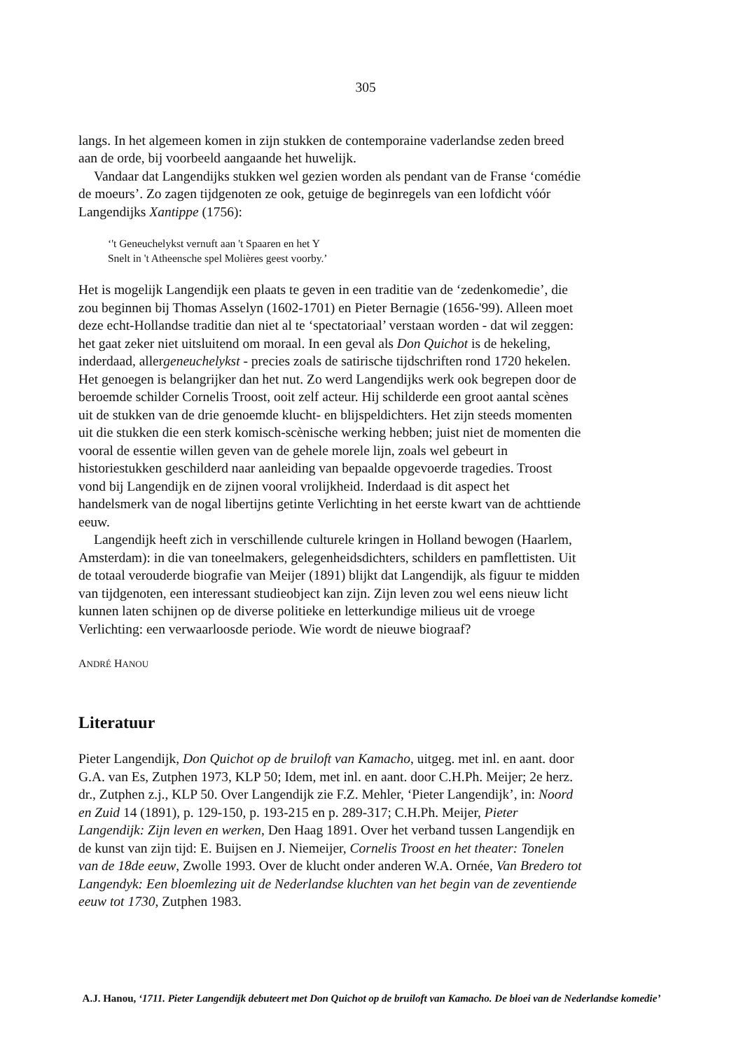305
langs. In het algemeen komen in zijn stukken de contemporaine vaderlandse zeden breed aan de orde, bij voorbeeld aangaande het huwelijk.
Vandaar dat Langendijks stukken wel gezien worden als pendant van de Franse ‘comédie de moeurs’. Zo zagen tijdgenoten ze ook, getuige de beginregels van een lofdicht vóór Langendijks Xantippe (1756):
‘'t Geneuchelykst vernuft aan 't Spaaren en het Y
Snelt in 't Atheensche spel Molières geest voorby.’
Het is mogelijk Langendijk een plaats te geven in een traditie van de ‘zedenkomedie’, die zou beginnen bij Thomas Asselyn (1602-1701) en Pieter Bernagie (1656-'99). Alleen moet deze echt-Hollandse traditie dan niet al te ‘spectatoriaal’ verstaan worden - dat wil zeggen: het gaat zeker niet uitsluitend om moraal. In een geval als Don Quichot is de hekeling, inderdaad, allergeneuchelykst - precies zoals de satirische tijdschriften rond 1720 hekelen. Het genoegen is belangrijker dan het nut. Zo werd Langendijks werk ook begrepen door de beroemde schilder Cornelis Troost, ooit zelf acteur. Hij schilderde een groot aantal scènes uit de stukken van de drie genoemde klucht- en blijspeldichters. Het zijn steeds momenten uit die stukken die een sterk komisch-scènische werking hebben; juist niet de momenten die vooral de essentie willen geven van de gehele morele lijn, zoals wel gebeurt in historiestukken geschilderd naar aanleiding van bepaalde opgevoerde tragedies. Troost vond bij Langendijk en de zijnen vooral vrolijkheid. Inderdaad is dit aspect het handelsmerk van de nogal libertijns getinte Verlichting in het eerste kwart van de achttiende eeuw.
Langendijk heeft zich in verschillende culturele kringen in Holland bewogen (Haarlem, Amsterdam): in die van toneelmakers, gelegenheidsdichters, schilders en pamflettisten. Uit de totaal verouderde biografie van Meijer (1891) blijkt dat Langendijk, als figuur te midden van tijdgenoten, een interessant studieobject kan zijn. Zijn leven zou wel eens nieuw licht kunnen laten schijnen op de diverse politieke en letterkundige milieus uit de vroege Verlichting: een verwaarloosde periode. Wie wordt de nieuwe biograaf?
ANDRÉ HANOU
Literatuur
Pieter Langendijk, Don Quichot op de bruiloft van Kamacho, uitgeg. met inl. en aant. door G.A. van Es, Zutphen 1973, KLP 50; Idem, met inl. en aant. door C.H.Ph. Meijer; 2e herz. dr., Zutphen z.j., KLP 50. Over Langendijk zie F.Z. Mehler, ‘Pieter Langendijk’, in: Noord en Zuid 14 (1891), p. 129-150, p. 193-215 en p. 289-317; C.H.Ph. Meijer, Pieter Langendijk: Zijn leven en werken, Den Haag 1891. Over het verband tussen Langendijk en de kunst van zijn tijd: E. Buijsen en J. Niemeijer, Cornelis Troost en het theater: Tonelen van de 18de eeuw, Zwolle 1993. Over de klucht onder anderen W.A. Ornée, Van Bredero tot Langendyk: Een bloemlezing uit de Nederlandse kluchten van het begin van de zeventiende eeuw tot 1730, Zutphen 1983.
A.J. Hanou, ‘1711. Pieter Langendijk debuteert met Don Quichot op de bruiloft van Kamacho. De bloei van de Nederlandse komedie’